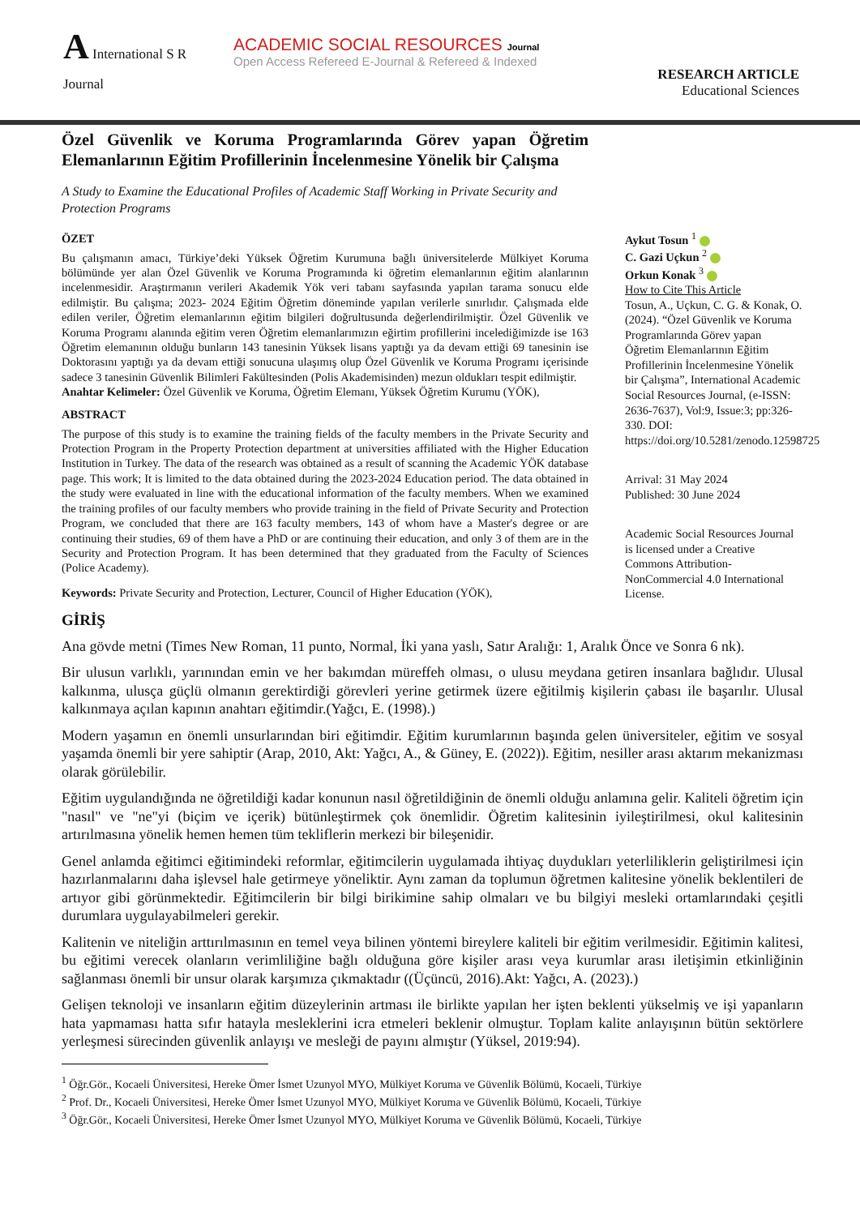A International S R Journal
ACADEMIC SOCIAL RESOURCES Journal
Open Access Refereed E-Journal & Refereed & Indexed
RESEARCH ARTICLE
Educational Sciences
Özel Güvenlik ve Koruma Programlarında Görev yapan Öğretim Elemanlarının Eğitim Profillerinin İncelenmesine Yönelik bir Çalışma
A Study to Examine the Educational Profiles of Academic Staff Working in Private Security and Protection Programs
ÖZET
Bu çalışmanın amacı, Türkiye’deki Yüksek Öğretim Kurumuna bağlı üniversitelerde Mülkiyet Koruma bölümünde yer alan Özel Güvenlik ve Koruma Programında ki öğretim elemanlarının eğitim alanlarının incelenmesidir. Araştırmanın verileri Akademik Yök veri tabanı sayfasında yapılan tarama sonucu elde edilmiştir. Bu çalışma; 2023- 2024 Eğitim Öğretim döneminde yapılan verilerle sınırlıdır. Çalışmada elde edilen veriler, Öğretim elemanlarının eğitim bilgileri doğrultusunda değerlendirilmiştir. Özel Güvenlik ve Koruma Programı alanında eğitim veren Öğretim elemanlarımızın eğirtim profillerini incelediğimizde ise 163 Öğretim elemanının olduğu bunların 143 tanesinin Yüksek lisans yaptığı ya da devam ettiği 69 tanesinin ise Doktorasını yaptığı ya da devam ettiği sonucuna ulaşımış olup Özel Güvenlik ve Koruma Programı içerisinde sadece 3 tanesinin Güvenlik Bilimleri Fakültesinden (Polis Akademisinden) mezun oldukları tespit edilmiştir.
Anahtar Kelimeler: Özel Güvenlik ve Koruma, Öğretim Elemanı, Yüksek Öğretim Kurumu (YÖK),
ABSTRACT
The purpose of this study is to examine the training fields of the faculty members in the Private Security and Protection Program in the Property Protection department at universities affiliated with the Higher Education Institution in Turkey. The data of the research was obtained as a result of scanning the Academic YÖK database page. This work; It is limited to the data obtained during the 2023-2024 Education period. The data obtained in the study were evaluated in line with the educational information of the faculty members. When we examined the training profiles of our faculty members who provide training in the field of Private Security and Protection Program, we concluded that there are 163 faculty members, 143 of whom have a Master's degree or are continuing their studies, 69 of them have a PhD or are continuing their education, and only 3 of them are in the Security and Protection Program. It has been determined that they graduated from the Faculty of Sciences (Police Academy).
Keywords: Private Security and Protection, Lecturer, Council of Higher Education (YÖK),
Aykut Tosun <sup>1</sup>
C. Gazi Uçkun <sup>2</sup>
Orkun Konak <sup>3</sup>
How to Cite This Article
Tosun, A., Uçkun, C. G. & Konak, O. (2024). “Özel Güvenlik ve Koruma Programlarında Görev yapan Öğretim Elemanlarının Eğitim Profillerinin İncelenmesine Yönelik bir Çalışma”, International Academic Social Resources Journal, (e-ISSN: 2636-7637), Vol:9, Issue:3; pp:326-330. DOI: https://doi.org/10.5281/zenodo.12598725
Arrival: 31 May 2024
Published: 30 June 2024
Academic Social Resources Journal is licensed under a Creative Commons Attribution-NonCommercial 4.0 International License.
GİRİŞ
Ana gövde metni (Times New Roman, 11 punto, Normal, İki yana yaslı, Satır Aralığı: 1, Aralık Önce ve Sonra 6 nk).
Bir ulusun varlıklı, yarınından emin ve her bakımdan müreffeh olması, o ulusu meydana getiren insanlara bağlıdır. Ulusal kalkınma, ulusça güçlü olmanın gerektirdiği görevleri yerine getirmek üzere eğitilmiş kişilerin çabası ile başarılır. Ulusal kalkınmaya açılan kapının anahtarı eğitimdir.(Yağcı, E. (1998).)
Modern yaşamın en önemli unsurlarından biri eğitimdir. Eğitim kurumlarının başında gelen üniversiteler, eğitim ve sosyal yaşamda önemli bir yere sahiptir (Arap, 2010, Akt: Yağcı, A., & Güney, E. (2022)). Eğitim, nesiller arası aktarım mekanizması olarak görülebilir.
Eğitim uygulandığında ne öğretildiği kadar konunun nasıl öğretildiğinin de önemli olduğu anlamına gelir. Kaliteli öğretim için "nasıl" ve "ne"yi (biçim ve içerik) bütünleştirmek çok önemlidir. Öğretim kalitesinin iyileştirilmesi, okul kalitesinin artırılmasına yönelik hemen hemen tüm tekliflerin merkezi bir bileşenidir.
Genel anlamda eğitimci eğitimindeki reformlar, eğitimcilerin uygulamada ihtiyaç duydukları yeterliliklerin geliştirilmesi için hazırlanmalarını daha işlevsel hale getirmeye yöneliktir. Aynı zaman da toplumun öğretmen kalitesine yönelik beklentileri de artıyor gibi görünmektedir. Eğitimcilerin bir bilgi birikimine sahip olmaları ve bu bilgiyi mesleki ortamlarındaki çeşitli durumlara uygulayabilmeleri gerekir.
Kalitenin ve niteliğin arttırılmasının en temel veya bilinen yöntemi bireylere kaliteli bir eğitim verilmesidir. Eğitimin kalitesi, bu eğitimi verecek olanların verimliliğine bağlı olduğuna göre kişiler arası veya kurumlar arası iletişimin etkinliğinin sağlanması önemli bir unsur olarak karşımıza çıkmaktadır ((Üçüncü, 2016).Akt: Yağcı, A. (2023).)
Gelişen teknoloji ve insanların eğitim düzeylerinin artması ile birlikte yapılan her işten beklenti yükselmiş ve işi yapanların hata yapmaması hatta sıfır hatayla mesleklerini icra etmeleri beklenir olmuştur. Toplam kalite anlayışının bütün sektörlere yerleşmesi sürecinden güvenlik anlayışı ve mesleği de payını almıştır (Yüksel, 2019:94).
<sup>1</sup> Öğr.Gör., Kocaeli Üniversitesi, Hereke Ömer İsmet Uzunyol MYO, Mülkiyet Koruma ve Güvenlik Bölümü, Kocaeli, Türkiye
<sup>2</sup> Prof. Dr., Kocaeli Üniversitesi, Hereke Ömer İsmet Uzunyol MYO, Mülkiyet Koruma ve Güvenlik Bölümü, Kocaeli, Türkiye
<sup>3</sup> Öğr.Gör., Kocaeli Üniversitesi, Hereke Ömer İsmet Uzunyol MYO, Mülkiyet Koruma ve Güvenlik Bölümü, Kocaeli, Türkiye